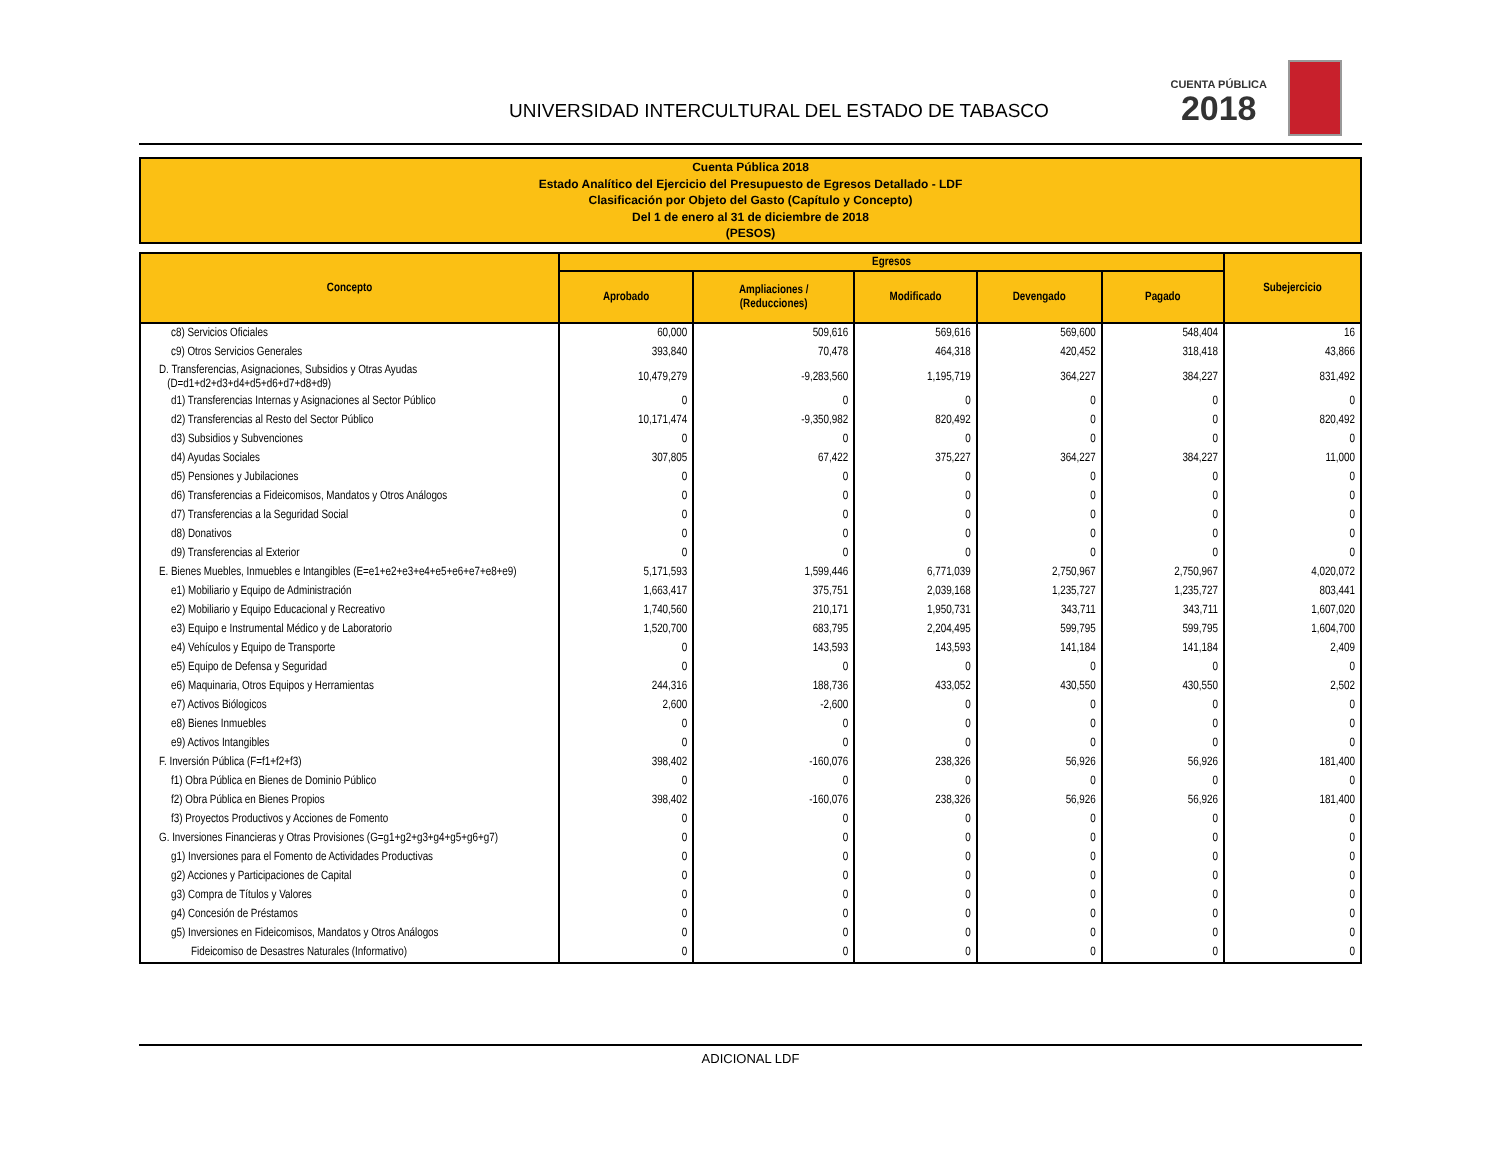UNIVERSIDAD INTERCULTURAL DEL ESTADO DE TABASCO
CUENTA PÚBLICA
2018
Cuenta Pública 2018
Estado Analítico del Ejercicio del Presupuesto de Egresos Detallado - LDF
Clasificación por Objeto del Gasto (Capítulo y Concepto)
Del 1 de enero al 31 de diciembre de 2018
(PESOS)
| Concepto | Egresos | | | | | Subejercicio |
| --- | --- | --- | --- | --- | --- | --- |
| | Aprobado | Ampliaciones / (Reducciones) | Modificado | Devengado | Pagado | |
| c8) Servicios Oficiales | 60,000 | 509,616 | 569,616 | 569,600 | 548,404 | 16 |
| c9) Otros Servicios Generales | 393,840 | 70,478 | 464,318 | 420,452 | 318,418 | 43,866 |
| D. Transferencias, Asignaciones, Subsidios y Otras Ayudas (D=d1+d2+d3+d4+d5+d6+d7+d8+d9) | 10,479,279 | -9,283,560 | 1,195,719 | 364,227 | 384,227 | 831,492 |
| d1) Transferencias Internas y Asignaciones al Sector Público | 0 | 0 | 0 | 0 | 0 | 0 |
| d2) Transferencias al Resto del Sector Público | 10,171,474 | -9,350,982 | 820,492 | 0 | 0 | 820,492 |
| d3) Subsidios y Subvenciones | 0 | 0 | 0 | 0 | 0 | 0 |
| d4) Ayudas Sociales | 307,805 | 67,422 | 375,227 | 364,227 | 384,227 | 11,000 |
| d5) Pensiones y Jubilaciones | 0 | 0 | 0 | 0 | 0 | 0 |
| d6) Transferencias a Fideicomisos, Mandatos y Otros Análogos | 0 | 0 | 0 | 0 | 0 | 0 |
| d7) Transferencias a la Seguridad Social | 0 | 0 | 0 | 0 | 0 | 0 |
| d8) Donativos | 0 | 0 | 0 | 0 | 0 | 0 |
| d9) Transferencias al Exterior | 0 | 0 | 0 | 0 | 0 | 0 |
| E. Bienes Muebles, Inmuebles e Intangibles (E=e1+e2+e3+e4+e5+e6+e7+e8+e9) | 5,171,593 | 1,599,446 | 6,771,039 | 2,750,967 | 2,750,967 | 4,020,072 |
| e1) Mobiliario y Equipo de Administración | 1,663,417 | 375,751 | 2,039,168 | 1,235,727 | 1,235,727 | 803,441 |
| e2) Mobiliario y Equipo Educacional y Recreativo | 1,740,560 | 210,171 | 1,950,731 | 343,711 | 343,711 | 1,607,020 |
| e3) Equipo e Instrumental Médico y de Laboratorio | 1,520,700 | 683,795 | 2,204,495 | 599,795 | 599,795 | 1,604,700 |
| e4) Vehículos y Equipo de Transporte | 0 | 143,593 | 143,593 | 141,184 | 141,184 | 2,409 |
| e5) Equipo de Defensa y Seguridad | 0 | 0 | 0 | 0 | 0 | 0 |
| e6) Maquinaria, Otros Equipos y Herramientas | 244,316 | 188,736 | 433,052 | 430,550 | 430,550 | 2,502 |
| e7) Activos Biólogicos | 2,600 | -2,600 | 0 | 0 | 0 | 0 |
| e8) Bienes Inmuebles | 0 | 0 | 0 | 0 | 0 | 0 |
| e9) Activos Intangibles | 0 | 0 | 0 | 0 | 0 | 0 |
| F. Inversión Pública (F=f1+f2+f3) | 398,402 | -160,076 | 238,326 | 56,926 | 56,926 | 181,400 |
| f1) Obra Pública en Bienes de Dominio Público | 0 | 0 | 0 | 0 | 0 | 0 |
| f2) Obra Pública en Bienes Propios | 398,402 | -160,076 | 238,326 | 56,926 | 56,926 | 181,400 |
| f3) Proyectos Productivos y Acciones de Fomento | 0 | 0 | 0 | 0 | 0 | 0 |
| G. Inversiones Financieras y Otras Provisiones (G=g1+g2+g3+g4+g5+g6+g7) | 0 | 0 | 0 | 0 | 0 | 0 |
| g1) Inversiones para el Fomento de Actividades Productivas | 0 | 0 | 0 | 0 | 0 | 0 |
| g2) Acciones y Participaciones de Capital | 0 | 0 | 0 | 0 | 0 | 0 |
| g3) Compra de Títulos y Valores | 0 | 0 | 0 | 0 | 0 | 0 |
| g4) Concesión de Préstamos | 0 | 0 | 0 | 0 | 0 | 0 |
| g5) Inversiones en Fideicomisos, Mandatos y Otros Análogos | 0 | 0 | 0 | 0 | 0 | 0 |
| Fideicomiso de Desastres Naturales (Informativo) | 0 | 0 | 0 | 0 | 0 | 0 |
ADICIONAL LDF